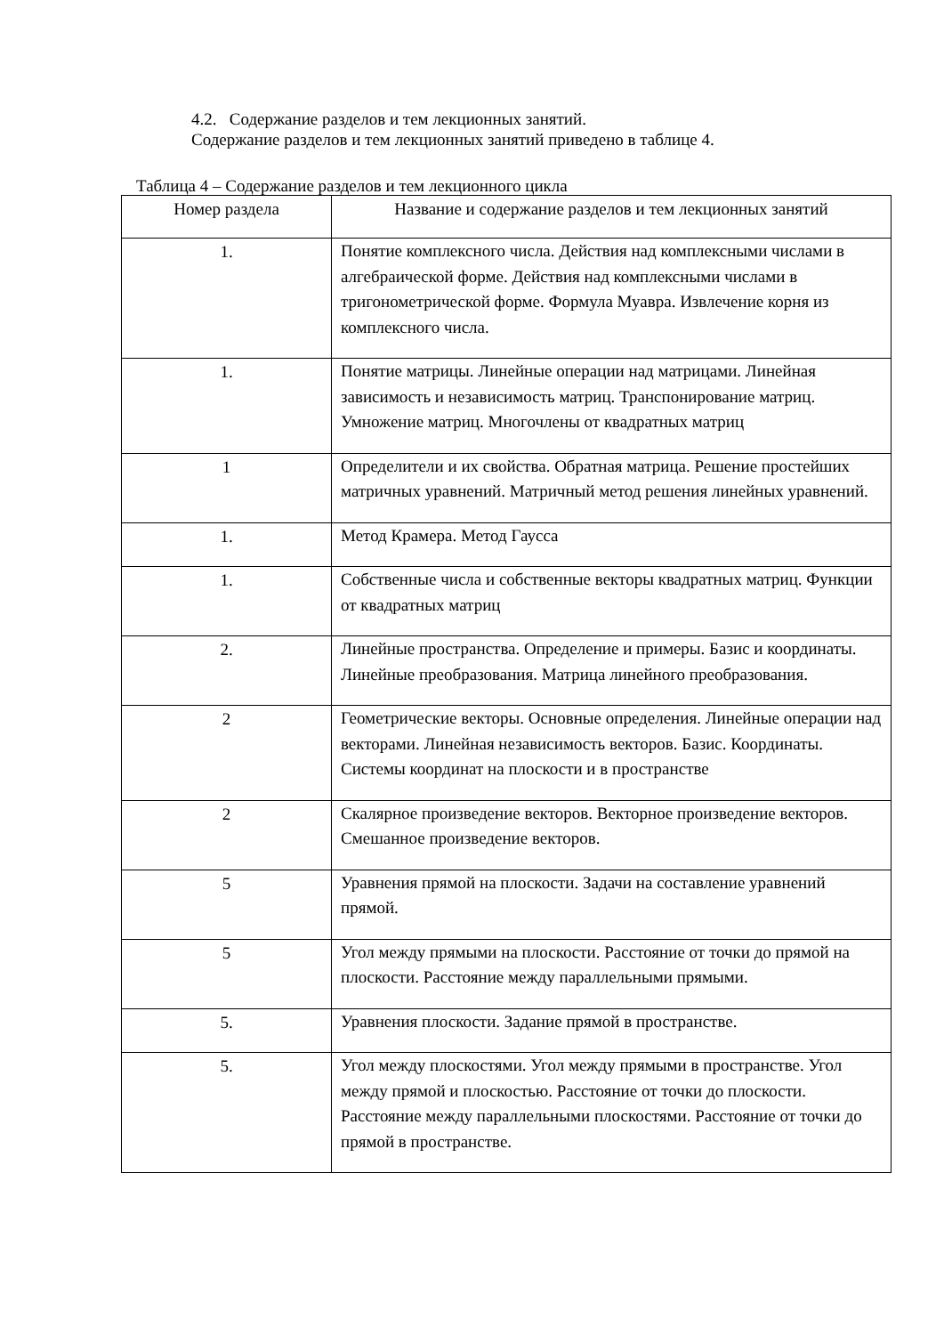4.2. Содержание разделов и тем лекционных занятий.
Содержание разделов и тем лекционных занятий приведено в таблице 4.
Таблица 4 – Содержание разделов и тем лекционного цикла
| Номер раздела | Название и содержание разделов и тем лекционных занятий |
| --- | --- |
| 1. | Понятие комплексного числа. Действия над комплексными числами в алгебраической форме. Действия над комплексными числами в тригонометрической форме. Формула Муавра. Извлечение корня из комплексного числа. |
| 1. | Понятие матрицы. Линейные операции над матрицами. Линейная зависимость и независимость матриц. Транспонирование матриц. Умножение матриц. Многочлены от квадратных матриц |
| 1 | Определители и их свойства. Обратная матрица. Решение простейших матричных уравнений. Матричный метод решения линейных уравнений. |
| 1. | Метод Крамера. Метод Гаусса |
| 1. | Собственные числа и собственные векторы квадратных матриц. Функции от квадратных матриц |
| 2. | Линейные пространства. Определение и примеры. Базис и координаты. Линейные преобразования. Матрица линейного преобразования. |
| 2 | Геометрические векторы. Основные определения. Линейные операции над векторами. Линейная независимость векторов. Базис. Координаты. Системы координат на плоскости и в пространстве |
| 2 | Скалярное произведение векторов. Векторное произведение векторов. Смешанное произведение векторов. |
| 5 | Уравнения прямой на плоскости. Задачи на составление уравнений прямой. |
| 5 | Угол между прямыми на плоскости. Расстояние от точки до прямой на плоскости. Расстояние между параллельными прямыми. |
| 5. | Уравнения плоскости. Задание прямой в пространстве. |
| 5. | Угол между плоскостями. Угол между прямыми в пространстве. Угол между прямой и плоскостью. Расстояние от точки до плоскости. Расстояние между параллельными плоскостями. Расстояние от точки до прямой в пространстве. |